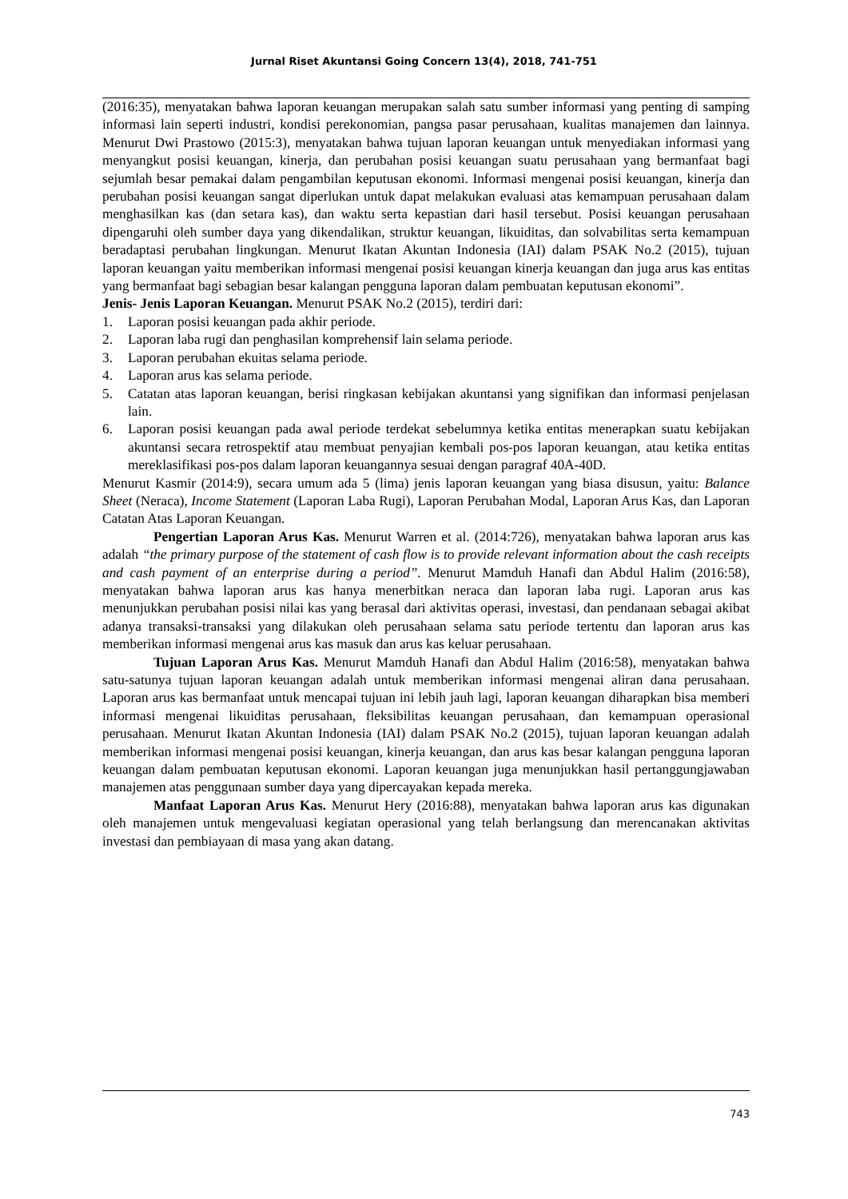Jurnal Riset Akuntansi Going Concern 13(4), 2018, 741-751
(2016:35), menyatakan bahwa laporan keuangan merupakan salah satu sumber informasi yang penting di samping informasi lain seperti industri, kondisi perekonomian, pangsa pasar perusahaan, kualitas manajemen dan lainnya. Menurut Dwi Prastowo (2015:3), menyatakan bahwa tujuan laporan keuangan untuk menyediakan informasi yang menyangkut posisi keuangan, kinerja, dan perubahan posisi keuangan suatu perusahaan yang bermanfaat bagi sejumlah besar pemakai dalam pengambilan keputusan ekonomi. Informasi mengenai posisi keuangan, kinerja dan perubahan posisi keuangan sangat diperlukan untuk dapat melakukan evaluasi atas kemampuan perusahaan dalam menghasilkan kas (dan setara kas), dan waktu serta kepastian dari hasil tersebut. Posisi keuangan perusahaan dipengaruhi oleh sumber daya yang dikendalikan, struktur keuangan, likuiditas, dan solvabilitas serta kemampuan beradaptasi perubahan lingkungan. Menurut Ikatan Akuntan Indonesia (IAI) dalam PSAK No.2 (2015), tujuan laporan keuangan yaitu memberikan informasi mengenai posisi keuangan kinerja keuangan dan juga arus kas entitas yang bermanfaat bagi sebagian besar kalangan pengguna laporan dalam pembuatan keputusan ekonomi”.
Jenis- Jenis Laporan Keuangan. Menurut PSAK No.2 (2015), terdiri dari:
1. Laporan posisi keuangan pada akhir periode.
2. Laporan laba rugi dan penghasilan komprehensif lain selama periode.
3. Laporan perubahan ekuitas selama periode.
4. Laporan arus kas selama periode.
5. Catatan atas laporan keuangan, berisi ringkasan kebijakan akuntansi yang signifikan dan informasi penjelasan lain.
6. Laporan posisi keuangan pada awal periode terdekat sebelumnya ketika entitas menerapkan suatu kebijakan akuntansi secara retrospektif atau membuat penyajian kembali pos-pos laporan keuangan, atau ketika entitas mereklasifikasi pos-pos dalam laporan keuangannya sesuai dengan paragraf 40A-40D.
Menurut Kasmir (2014:9), secara umum ada 5 (lima) jenis laporan keuangan yang biasa disusun, yaitu: Balance Sheet (Neraca), Income Statement (Laporan Laba Rugi), Laporan Perubahan Modal, Laporan Arus Kas, dan Laporan Catatan Atas Laporan Keuangan.
Pengertian Laporan Arus Kas. Menurut Warren et al. (2014:726), menyatakan bahwa laporan arus kas adalah “the primary purpose of the statement of cash flow is to provide relevant information about the cash receipts and cash payment of an enterprise during a period”. Menurut Mamduh Hanafi dan Abdul Halim (2016:58), menyatakan bahwa laporan arus kas hanya menerbitkan neraca dan laporan laba rugi. Laporan arus kas menunjukkan perubahan posisi nilai kas yang berasal dari aktivitas operasi, investasi, dan pendanaan sebagai akibat adanya transaksi-transaksi yang dilakukan oleh perusahaan selama satu periode tertentu dan laporan arus kas memberikan informasi mengenai arus kas masuk dan arus kas keluar perusahaan.
Tujuan Laporan Arus Kas. Menurut Mamduh Hanafi dan Abdul Halim (2016:58), menyatakan bahwa satu-satunya tujuan laporan keuangan adalah untuk memberikan informasi mengenai aliran dana perusahaan. Laporan arus kas bermanfaat untuk mencapai tujuan ini lebih jauh lagi, laporan keuangan diharapkan bisa memberi informasi mengenai likuiditas perusahaan, fleksibilitas keuangan perusahaan, dan kemampuan operasional perusahaan. Menurut Ikatan Akuntan Indonesia (IAI) dalam PSAK No.2 (2015), tujuan laporan keuangan adalah memberikan informasi mengenai posisi keuangan, kinerja keuangan, dan arus kas besar kalangan pengguna laporan keuangan dalam pembuatan keputusan ekonomi. Laporan keuangan juga menunjukkan hasil pertanggungjawaban manajemen atas penggunaan sumber daya yang dipercayakan kepada mereka.
Manfaat Laporan Arus Kas. Menurut Hery (2016:88), menyatakan bahwa laporan arus kas digunakan oleh manajemen untuk mengevaluasi kegiatan operasional yang telah berlangsung dan merencanakan aktivitas investasi dan pembiayaan di masa yang akan datang.
743